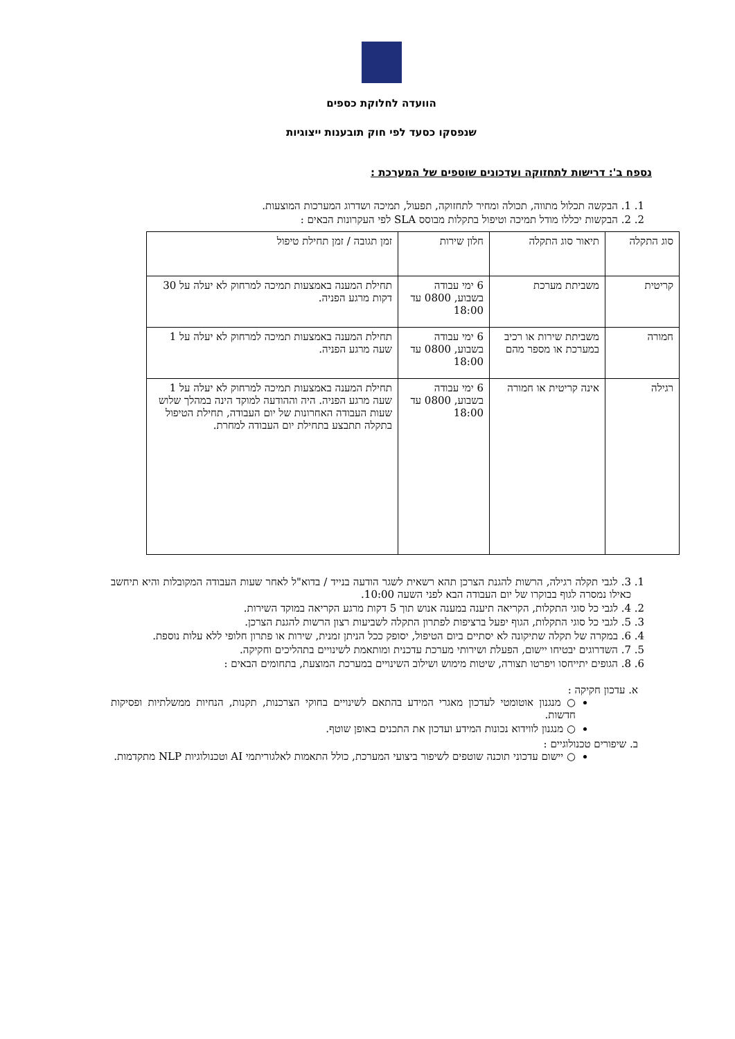הוועדה לחלוקת כספים
שנפסקו כסעד לפי חוק תובענות ייצוגיות
נספח ב': דרישות לתחזוקה ועדכונים שוטפים של המערכת :
1. 1. הבקשה תכלול מתווה, תכולה ומחיר לתחזוקה, תפעול, תמיכה ושדרוג המערכות המוצעות.
2. 2. הבקשות יכללו מודל תמיכה וטיפול בתקלות מבוסס SLA לפי העקרונות הבאים :
| סוג התקלה | תיאור סוג התקלה | חלון שירות | זמן תגובה / זמן תחילת טיפול |
| --- | --- | --- | --- |
| קריטית | משביתת מערכת | 6 ימי עבודה בשבוע, 0800 עד 18:00 | תחילת המענה באמצעות תמיכה למרחוק לא יעלה על 30 דקות מרגע הפניה. |
| חמורה | משביתת שירות או רכיב במערכת או מספר מהם | 6 ימי עבודה בשבוע, 0800 עד 18:00 | תחילת המענה באמצעות תמיכה למרחוק לא יעלה על 1 שעה מרגע הפניה. |
| רגילה | אינה קריטית או חמורה | 6 ימי עבודה בשבוע, 0800 עד 18:00 | תחילת המענה באמצעות תמיכה למרחוק לא יעלה על 1 שעה מרגע הפניה. היה וההודעה למוקד הינה במהלך שלוש שעות העבודה האחרונות של יום העבודה, תחילת הטיפול בתקלה תתבצע בתחילת יום העבודה למחרת. |
1. 3. לגבי תקלה רגילה, הרשות להגנת הצרכן תהא רשאית לשגר הודעה בנייד / בדוא"ל לאחר שעות העבודה המקובלות והיא תיחשב כאילו נמסרה לגוף בבוקרו של יום העבודה הבא לפני השעה 10:00.
2. 4. לגבי כל סוגי התקלות, הקריאה תיענה במענה אנוש תוך 5 דקות מרגע הקריאה במוקד השירות.
3. 5. לגבי כל סוגי התקלות, הגוף יפעל ברציפות לפתרון התקלה לשביעות רצון הרשות להגנת הצרכן.
4. 6. במקרה של תקלה שתיקונה לא יסתיים ביום הטיפול, יסופק ככל הניתן זמנית, שירות או פתרון חלופי ללא עלות נוספת.
5. 7. השדרוגים יבטיחו יישום, הפעלת ושירותי מערכת עדכנית ומותאמת לשינויים בתהליכים וחקיקה.
6. 8. הגופים יתייחסו ויפרטו תצורה, שיטות מימוש ושילוב השינויים במערכת המוצעת, בתחומים הבאים :
א. עדכון חקיקה :
○ מנגנון אוטומטי לעדכון מאגרי המידע בהתאם לשינויים בחוקי הצרכנות, תקנות, הנחיות ממשלתיות ופסיקות חדשות.
○ מנגנון לווידוא נכונות המידע ועדכון את התכנים באופן שוטף.
ב. שיפורים טכנולוגיים :
○ יישום עדכוני תוכנה שוטפים לשיפור ביצועי המערכת, כולל התאמות לאלגוריתמי AI וטכנולוגיות NLP מתקדמות.